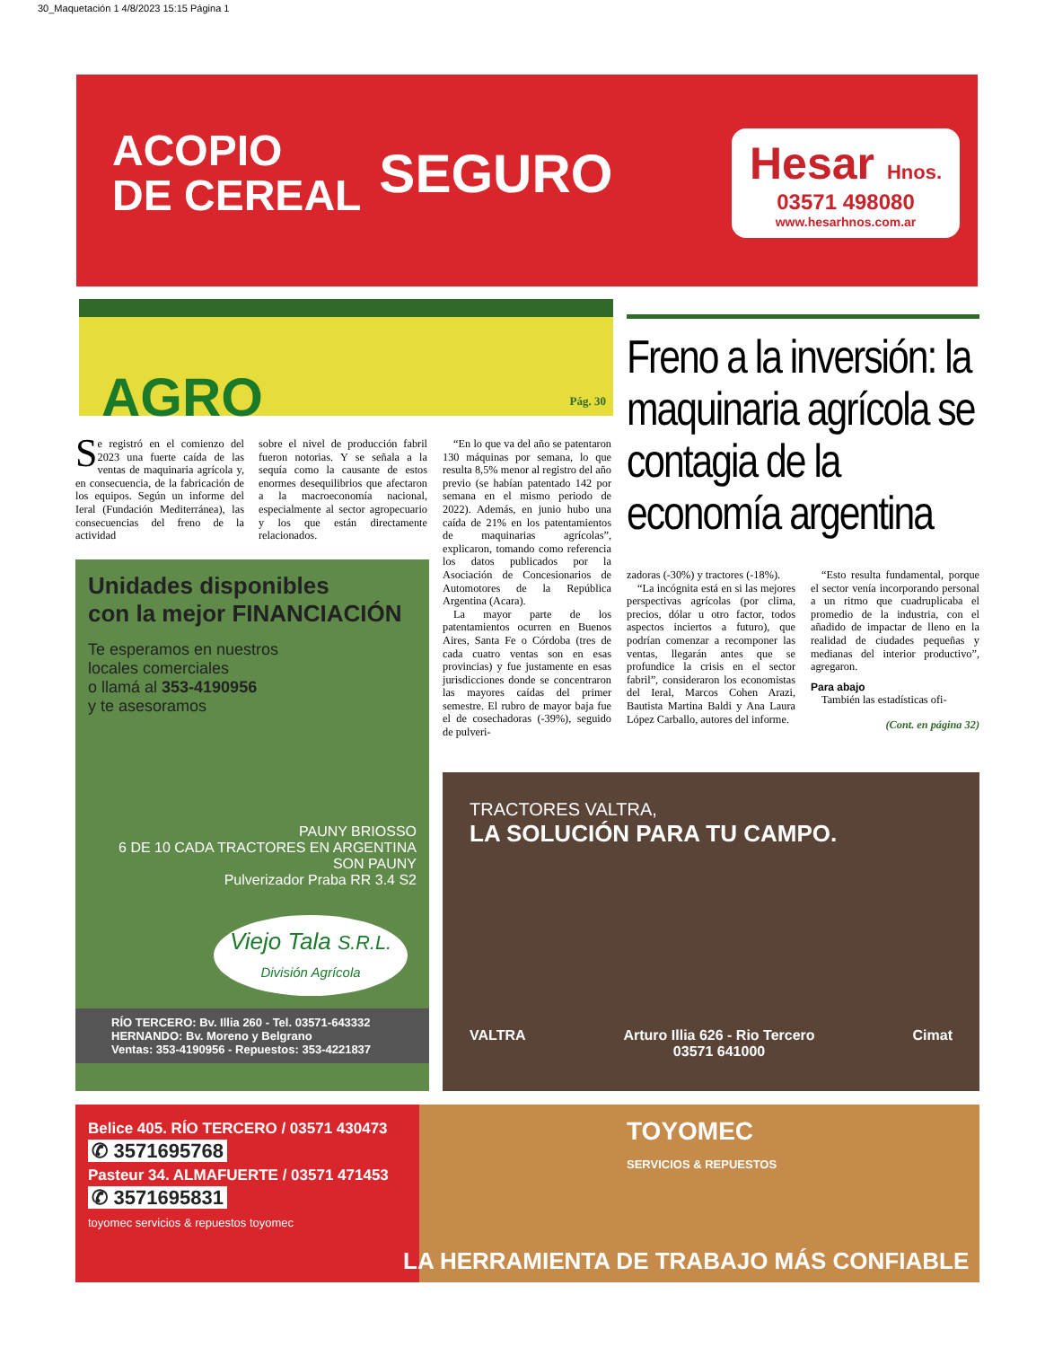30_Maquetación 1 4/8/2023 15:15 Página 1
ACOPIO
DE CEREAL
SEGURO
Hesar Hnos.
03571 498080
www.hesarhnos.com.ar
AGRO Pág. 30
Freno a la inversión: la maquinaria agrícola se contagia de la economía argentina
Se registró en el comienzo del 2023 una fuerte caída de las ventas de maquinaria agrícola y, en consecuencia, de la fabricación de los equipos. Según un informe del Ieral (Fundación Mediterránea), las consecuencias del freno de la actividad
sobre el nivel de producción fabril fueron notorias. Y se señala a la sequía como la causante de estos enormes desequilibrios que afectaron a la macroeconomía nacional, especialmente al sector agropecuario y los que están directamente relacionados.
“En lo que va del año se patentaron 130 máquinas por semana, lo que resulta 8,5% menor al registro del año previo (se habían patentado 142 por semana en el mismo periodo de 2022). Además, en junio hubo una caída de 21% en los patentamientos de maquinarias agrícolas”, explicaron, tomando como referencia los datos publicados por la Asociación de Concesionarios de Automotores de la República Argentina (Acara).
La mayor parte de los patentamientos ocurren en Buenos Aires, Santa Fe o Córdoba (tres de cada cuatro ventas son en esas provincias) y fue justamente en esas jurisdicciones donde se concentraron las mayores caídas del primer semestre. El rubro de mayor baja fue el de cosechadoras (-39%), seguido de pulveri-
zadoras (-30%) y tractores (-18%).
“La incógnita está en si las mejores perspectivas agrícolas (por clima, precios, dólar u otro factor, todos aspectos inciertos a futuro), que podrían comenzar a recomponer las ventas, llegarán antes que se profundice la crisis en el sector fabril”, consideraron los economistas del Ieral, Marcos Cohen Arazi, Bautista Martina Baldi y Ana Laura López Carballo, autores del informe.
“Esto resulta fundamental, porque el sector venía incorporando personal a un ritmo que cuadruplicaba el promedio de la industria, con el añadido de impactar de lleno en la realidad de ciudades pequeñas y medianas del interior productivo”, agregaron.
Para abajo
También las estadísticas ofi-
(Cont. en página 32)
Unidades disponibles
con la mejor FINANCIACIÓN
Te esperamos en nuestros
locales comerciales
o llamá al 353-4190956
y te asesoramos
PAUNY BRIOSSO
6 DE 10 CADA TRACTORES EN ARGENTINA SON PAUNY
Pulverizador Praba RR 3.4 S2
Viejo Tala S.R.L.
División Agrícola
RÍO TERCERO: Bv. Illia 260 - Tel. 03571-643332
HERNANDO: Bv. Moreno y Belgrano
Ventas: 353-4190956 - Repuestos: 353-4221837
TRACTORES VALTRA,
LA SOLUCIÓN PARA TU CAMPO.
VALTRA Arturo Illia 626 - Rio Tercero
03571 641000 Cimat
Belice 405. RÍO TERCERO / 03571 430473
✆ 3571695768
Pasteur 34. ALMAFUERTE / 03571 471453
✆ 3571695831
toyomec servicios & repuestos toyomec
TOYOMEC
SERVICIOS & REPUESTOS
LA HERRAMIENTA DE TRABAJO MÁS CONFIABLE